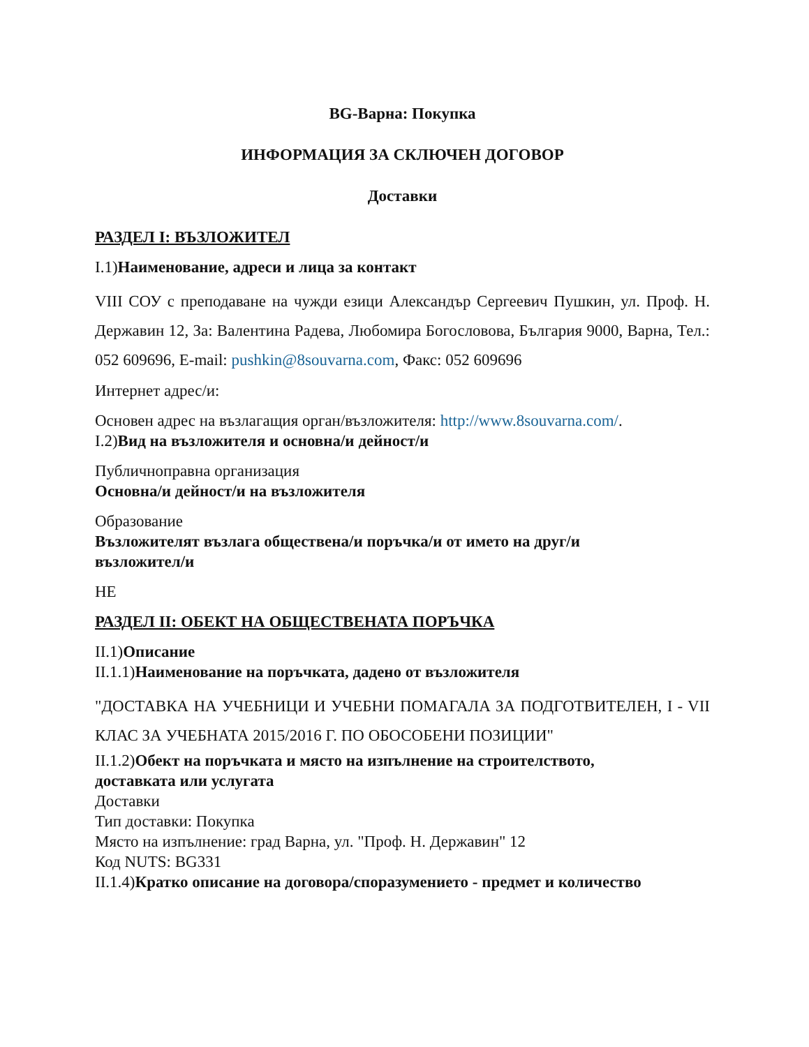BG-Варна: Покупка
ИНФОРМАЦИЯ ЗА СКЛЮЧЕН ДОГОВОР
Доставки
РАЗДЕЛ I: ВЪЗЛОЖИТЕЛ
I.1)Наименование, адреси и лица за контакт
VIII СОУ с преподаване на чужди езици Александър Сергеевич Пушкин, ул. Проф. Н. Державин 12, За: Валентина Радева, Любомира Богословова, България 9000, Варна, Тел.: 052 609696, E-mail: pushkin@8souvarna.com, Факс: 052 609696
Интернет адрес/и:
Основен адрес на възлагащия орган/възложителя: http://www.8souvarna.com/.
I.2)Вид на възложителя и основна/и дейност/и
Публичноправна организация
Основна/и дейност/и на възложителя
Образование
Възложителят възлага обществена/и поръчка/и от името на друг/и
възложител/и
НЕ
РАЗДЕЛ II: ОБЕКТ НА ОБЩЕСТВЕНАТА ПОРЪЧКА
II.1)Описание
II.1.1)Наименование на поръчката, дадено от възложителя
"ДОСТАВКА НА УЧЕБНИЦИ И УЧЕБНИ ПОМАГАЛА ЗА ПОДГОТВИТЕЛЕН, I - VII КЛАС ЗА УЧЕБНАТА 2015/2016 Г. ПО ОБОСОБЕНИ ПОЗИЦИИ"
II.1.2)Обект на поръчката и място на изпълнение на строителството,
доставката или услугата
Доставки
Тип доставки: Покупка
Място на изпълнение: град Варна, ул. "Проф. Н. Державин" 12
Код NUTS: BG331
II.1.4)Кратко описание на договора/споразумението - предмет и количество